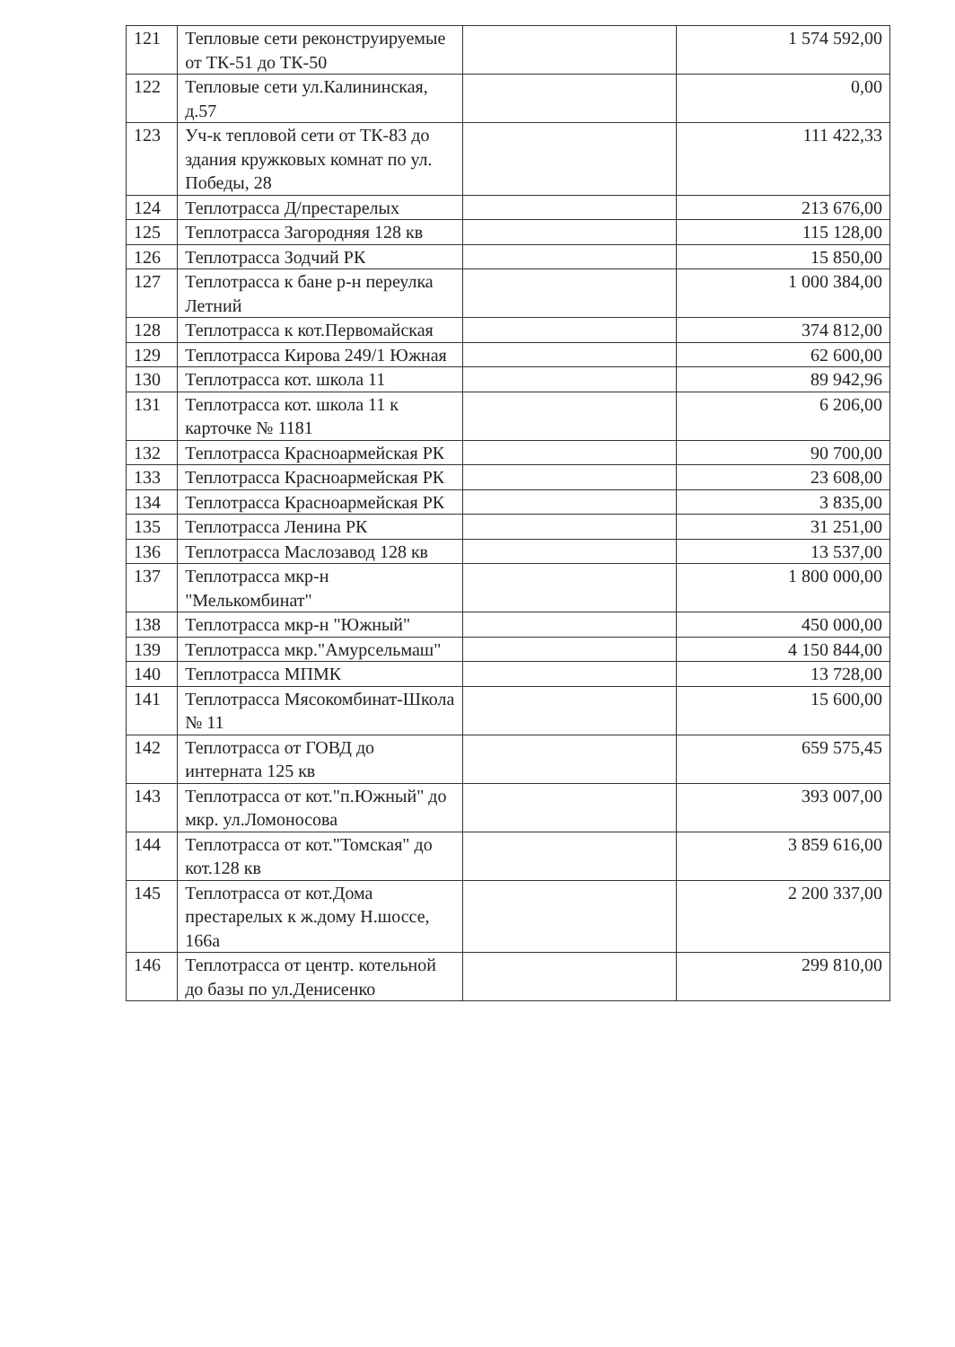| 121 | Тепловые сети реконструируемые от ТК-51 до ТК-50 | | 1 574 592,00 |
| 122 | Тепловые сети ул.Калининская, д.57 | | 0,00 |
| 123 | Уч-к тепловой сети от ТК-83 до здания кружковых комнат по ул. Победы, 28 | | 111 422,33 |
| 124 | Теплотрасса Д/престарелых | | 213 676,00 |
| 125 | Теплотрасса Загородняя 128 кв | | 115 128,00 |
| 126 | Теплотрасса Зодчий РК | | 15 850,00 |
| 127 | Теплотрасса к бане р-н переулка Летний | | 1 000 384,00 |
| 128 | Теплотрасса к кот.Первомайская | | 374 812,00 |
| 129 | Теплотрасса Кирова 249/1 Южная | | 62 600,00 |
| 130 | Теплотрасса кот. школа 11 | | 89 942,96 |
| 131 | Теплотрасса кот. школа 11 к карточке № 1181 | | 6 206,00 |
| 132 | Теплотрасса Красноармейская РК | | 90 700,00 |
| 133 | Теплотрасса Красноармейская РК | | 23 608,00 |
| 134 | Теплотрасса Красноармейская РК | | 3 835,00 |
| 135 | Теплотрасса Ленина РК | | 31 251,00 |
| 136 | Теплотрасса Маслозавод 128 кв | | 13 537,00 |
| 137 | Теплотрасса мкр-н "Мелькомбинат" | | 1 800 000,00 |
| 138 | Теплотрасса мкр-н "Южный" | | 450 000,00 |
| 139 | Теплотрасса мкр."Амурсельмаш" | | 4 150 844,00 |
| 140 | Теплотрасса МПМК | | 13 728,00 |
| 141 | Теплотрасса Мясокомбинат-Школа № 11 | | 15 600,00 |
| 142 | Теплотрасса от ГОВД до интерната 125 кв | | 659 575,45 |
| 143 | Теплотрасса от кот."п.Южный" до мкр. ул.Ломоносова | | 393 007,00 |
| 144 | Теплотрасса от кот."Томская" до кот.128 кв | | 3 859 616,00 |
| 145 | Теплотрасса от кот.Дома престарелых к ж.дому Н.шоссе, 166а | | 2 200 337,00 |
| 146 | Теплотрасса от центр. котельной до базы по ул.Денисенко | | 299 810,00 |